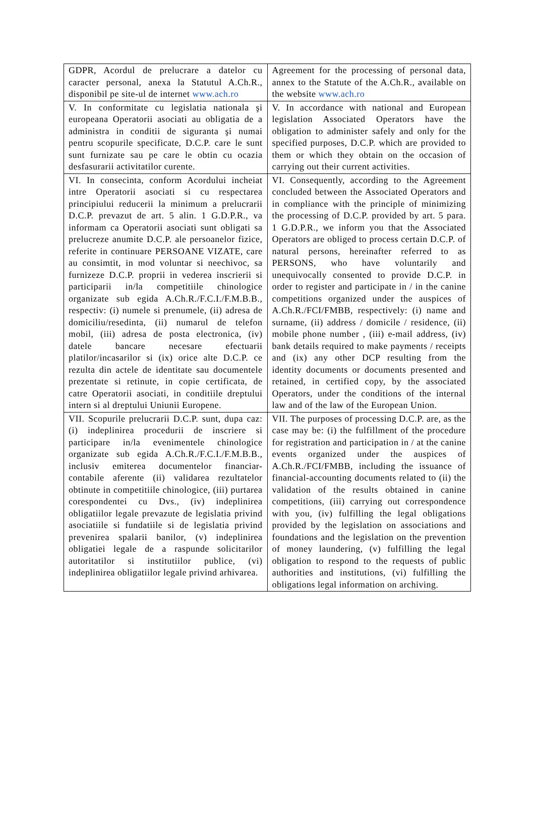| GDPR, Acordul de prelucrare a datelor cu caracter personal, anexa la Statutul A.Ch.R., disponibil pe site-ul de internet www.ach.ro | Agreement for the processing of personal data, annex to the Statute of the A.Ch.R., available on the website www.ach.ro |
| V. In conformitate cu legislatia nationala şi europeana Operatorii asociati au obligatia de a administra in conditii de siguranta şi numai pentru scopurile specificate, D.C.P. care le sunt sunt furnizate sau pe care le obtin cu ocazia desfasurarii activitatilor curente. | V. In accordance with national and European legislation Associated Operators have the obligation to administer safely and only for the specified purposes, D.C.P. which are provided to them or which they obtain on the occasion of carrying out their current activities. |
| VI. In consecinta, conform Acordului incheiat intre Operatorii asociati si cu respectarea principiului reducerii la minimum a prelucrarii D.C.P. prevazut de art. 5 alin. 1 G.D.P.R., va informam ca Operatorii asociati sunt obligati sa prelucreze anumite D.C.P. ale persoanelor fizice, referite in continuare PERSOANE VIZATE, care au consimtit, in mod voluntar si neechivoc, sa furnizeze D.C.P. proprii in vederea inscrierii si participarii in/la competitiile chinologice organizate sub egida A.Ch.R./F.C.I./F.M.B.B., respectiv: (i) numele si prenumele, (ii) adresa de domiciliu/resedinta, (ii) numarul de telefon mobil, (iii) adresa de posta electronica, (iv) datele bancare necesare efectuarii platilor/incasarilor si (ix) orice alte D.C.P. ce rezulta din actele de identitate sau documentele prezentate si retinute, in copie certificata, de catre Operatorii asociati, in conditiile dreptului intern si al dreptului Uniunii Europene. | VI. Consequently, according to the Agreement concluded between the Associated Operators and in compliance with the principle of minimizing the processing of D.C.P. provided by art. 5 para. 1 G.D.P.R., we inform you that the Associated Operators are obliged to process certain D.C.P. of natural persons, hereinafter referred to as PERSONS, who have voluntarily and unequivocally consented to provide D.C.P. in order to register and participate in / in the canine competitions organized under the auspices of A.Ch.R./FCI/FMBB, respectively: (i) name and surname, (ii) address / domicile / residence, (ii) mobile phone number , (iii) e-mail address, (iv) bank details required to make payments / receipts and (ix) any other DCP resulting from the identity documents or documents presented and retained, in certified copy, by the associated Operators, under the conditions of the internal law and of the law of the European Union. |
| VII. Scopurile prelucrarii D.C.P. sunt, dupa caz: (i) indeplinirea procedurii de inscriere si participare in/la evenimentele chinologice organizate sub egida A.Ch.R./F.C.I./F.M.B.B., inclusiv emiterea documentelor financiar-contabile aferente (ii) validarea rezultatelor obtinute in competitiile chinologice, (iii) purtarea corespondentei cu Dvs., (iv) indeplinirea obligatiilor legale prevazute de legislatia privind asociatiile si fundatiile si de legislatia privind prevenirea spalarii banilor, (v) indeplinirea obligatiei legale de a raspunde solicitarilor autoritatilor si institutiilor publice, (vi) indeplinirea obligatiilor legale privind arhivarea. | VII. The purposes of processing D.C.P. are, as the case may be: (i) the fulfillment of the procedure for registration and participation in / at the canine events organized under the auspices of A.Ch.R./FCI/FMBB, including the issuance of financial-accounting documents related to (ii) the validation of the results obtained in canine competitions, (iii) carrying out correspondence with you, (iv) fulfilling the legal obligations provided by the legislation on associations and foundations and the legislation on the prevention of money laundering, (v) fulfilling the legal obligation to respond to the requests of public authorities and institutions, (vi) fulfilling the obligations legal information on archiving. |